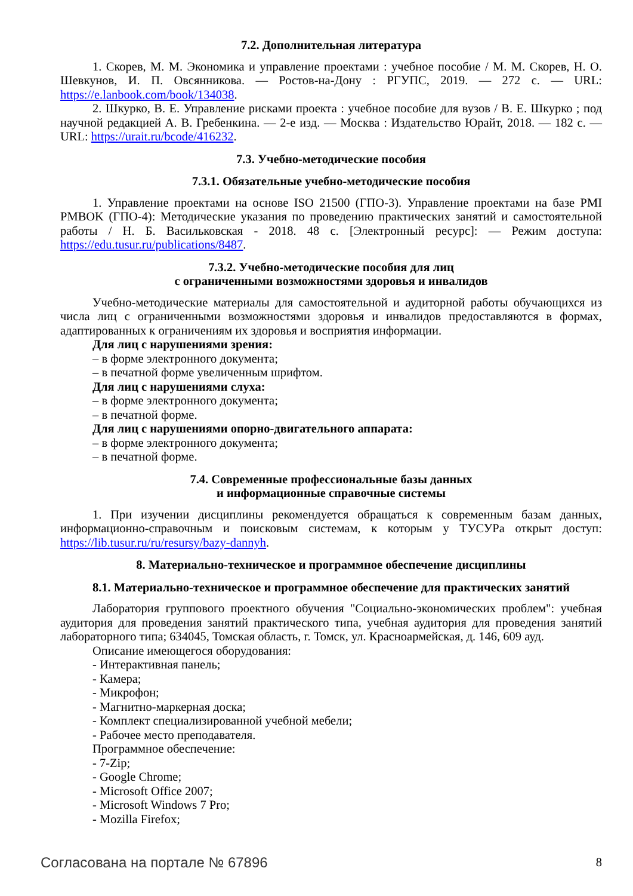7.2. Дополнительная литература
1. Скорев, М. М. Экономика и управление проектами : учебное пособие / М. М. Скорев, Н. О. Шевкунов, И. П. Овсянникова. — Ростов-на-Дону : РГУПС, 2019. — 272 с. — URL: https://e.lanbook.com/book/134038.
2. Шкурко, В. Е. Управление рисками проекта : учебное пособие для вузов / В. Е. Шкурко ; под научной редакцией А. В. Гребенкина. — 2-е изд. — Москва : Издательство Юрайт, 2018. — 182 с. — URL: https://urait.ru/bcode/416232.
7.3. Учебно-методические пособия
7.3.1. Обязательные учебно-методические пособия
1. Управление проектами на основе ISO 21500 (ГПО-3). Управление проектами на базе PMI PMBOK (ГПО-4): Методические указания по проведению практических занятий и самостоятельной работы / Н. Б. Васильковская - 2018. 48 с. [Электронный ресурс]: — Режим доступа: https://edu.tusur.ru/publications/8487.
7.3.2. Учебно-методические пособия для лиц
с ограниченными возможностями здоровья и инвалидов
Учебно-методические материалы для самостоятельной и аудиторной работы обучающихся из числа лиц с ограниченными возможностями здоровья и инвалидов предоставляются в формах, адаптированных к ограничениям их здоровья и восприятия информации.
Для лиц с нарушениями зрения:
– в форме электронного документа;
– в печатной форме увеличенным шрифтом.
Для лиц с нарушениями слуха:
– в форме электронного документа;
– в печатной форме.
Для лиц с нарушениями опорно-двигательного аппарата:
– в форме электронного документа;
– в печатной форме.
7.4. Современные профессиональные базы данных
и информационные справочные системы
1. При изучении дисциплины рекомендуется обращаться к современным базам данных, информационно-справочным и поисковым системам, к которым у ТУСУРа открыт доступ: https://lib.tusur.ru/ru/resursy/bazy-dannyh.
8. Материально-техническое и программное обеспечение дисциплины
8.1. Материально-техническое и программное обеспечение для практических занятий
Лаборатория группового проектного обучения "Социально-экономических проблем": учебная аудитория для проведения занятий практического типа, учебная аудитория для проведения занятий лабораторного типа; 634045, Томская область, г. Томск, ул. Красноармейская, д. 146, 609 ауд.
Описание имеющегося оборудования:
- Интерактивная панель;
- Камера;
- Микрофон;
- Магнитно-маркерная доска;
- Комплект специализированной учебной мебели;
- Рабочее место преподавателя.
Программное обеспечение:
- 7-Zip;
- Google Chrome;
- Microsoft Office 2007;
- Microsoft Windows 7 Pro;
- Mozilla Firefox;
Согласована на портале № 67896 8